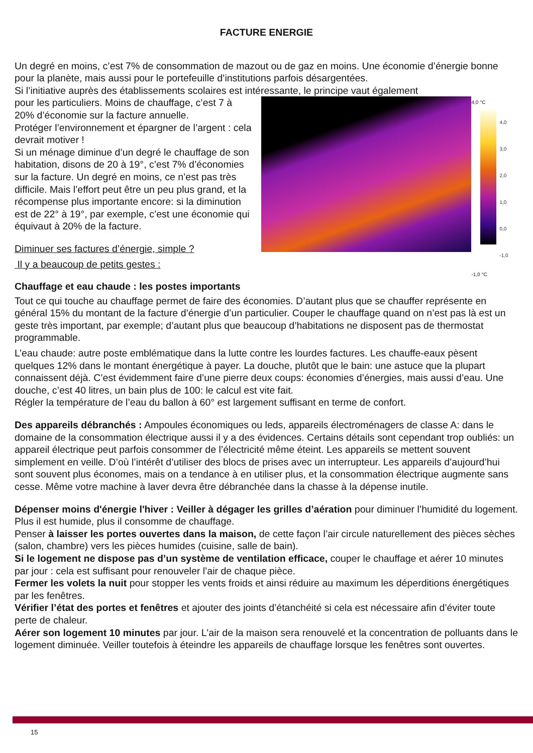FACTURE ENERGIE
Un degré en moins, c’est 7% de consommation de mazout ou de gaz en moins. Une économie d’énergie bonne pour la planète, mais aussi pour le portefeuille d’institutions parfois désargentées.
Si l’initiative auprès des établissements scolaires est intéressante, le principe vaut également
pour les particuliers. Moins de chauffage, c’est 7 à 20% d’économie sur la facture annuelle.
Protéger l’environnement et épargner de l’argent : cela devrait motiver !
Si un ménage diminue d’un degré le chauffage de son habitation, disons de 20 à 19°, c’est 7% d’économies sur la facture. Un degré en moins, ce n’est pas très difficile. Mais l’effort peut être un peu plus grand, et la récompense plus importante encore: si la diminution est de 22° à 19°, par exemple, c’est une économie qui équivaut à 20% de la facture.
Diminuer ses factures d’énergie, simple ?
Il y a beaucoup de petits gestes :
4,0 °C
4,0
3,0
2,0
1,0
0,0
-1,0
-1,0 °C
Chauffage et eau chaude : les postes importants
Tout ce qui touche au chauffage permet de faire des économies. D’autant plus que se chauffer représente en général 15% du montant de la facture d’énergie d’un particulier. Couper le chauffage quand on n’est pas là est un geste très important, par exemple; d’autant plus que beaucoup d’habitations ne disposent pas de thermostat programmable.
L’eau chaude: autre poste emblématique dans la lutte contre les lourdes factures. Les chauffe-eaux pèsent quelques 12% dans le montant énergétique à payer. La douche, plutôt que le bain: une astuce que la plupart connaissent déjà. C’est évidemment faire d’une pierre deux coups: économies d’énergies, mais aussi d’eau. Une douche, c’est 40 litres, un bain plus de 100: le calcul est vite fait.
Régler la température de l’eau du ballon à 60° est largement suffisant en terme de confort.
Des appareils débranchés : Ampoules économiques ou leds, appareils électroménagers de classe A: dans le domaine de la consommation électrique aussi il y a des évidences. Certains détails sont cependant trop oubliés: un appareil électrique peut parfois consommer de l’électricité même éteint. Les appareils se mettent souvent simplement en veille. D’où l’intérêt d’utiliser des blocs de prises avec un interrupteur. Les appareils d’aujourd’hui sont souvent plus économes, mais on a tendance à en utiliser plus, et la consommation électrique augmente sans cesse. Même votre machine à laver devra être débranchée dans la chasse à la dépense inutile.
Dépenser moins d'énergie l'hiver : Veiller à dégager les grilles d’aération pour diminuer l’humidité du logement. Plus il est humide, plus il consomme de chauffage.
Penser à laisser les portes ouvertes dans la maison, de cette façon l’air circule naturellement des pièces sèches (salon, chambre) vers les pièces humides (cuisine, salle de bain).
Si le logement ne dispose pas d’un système de ventilation efficace, couper le chauffage et aérer 10 minutes par jour : cela est suffisant pour renouveler l’air de chaque pièce.
Fermer les volets la nuit pour stopper les vents froids et ainsi réduire au maximum les déperditions énergétiques par les fenêtres.
Vérifier l’état des portes et fenêtres et ajouter des joints d’étanchéité si cela est nécessaire afin d’éviter toute perte de chaleur.
Aérer son logement 10 minutes par jour. L'air de la maison sera renouvelé et la concentration de polluants dans le logement diminuée. Veiller toutefois à éteindre les appareils de chauffage lorsque les fenêtres sont ouvertes.
15